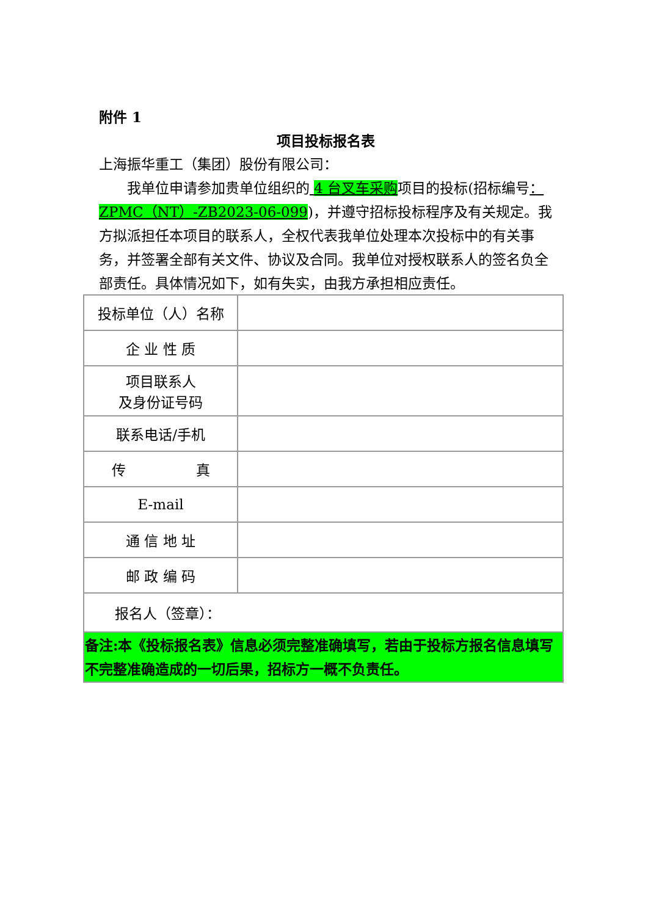附件 1
项目投标报名表
上海振华重工（集团）股份有限公司：
我单位申请参加贵单位组织的 4 台叉车采购项目的投标(招标编号：ZPMC（NT）-ZB2023-06-099)，并遵守招标投标程序及有关规定。我方拟派担任本项目的联系人，全权代表我单位处理本次投标中的有关事务，并签署全部有关文件、协议及合同。我单位对授权联系人的签名负全部责任。具体情况如下，如有失实，由我方承担相应责任。
| 投标单位（人）名称 | |
| 企 业 性 质 | |
| 项目联系人 及身份证号码 | |
| 联系电话/手机 | |
| 传 真 | |
| E-mail | |
| 通 信 地 址 | |
| 邮 政 编 码 | |
| 报名人（签章）： | |
| 备注:本《投标报名表》信息必须完整准确填写，若由于投标方报名信息填写不完整准确造成的一切后果，招标方一概不负责任。 | |